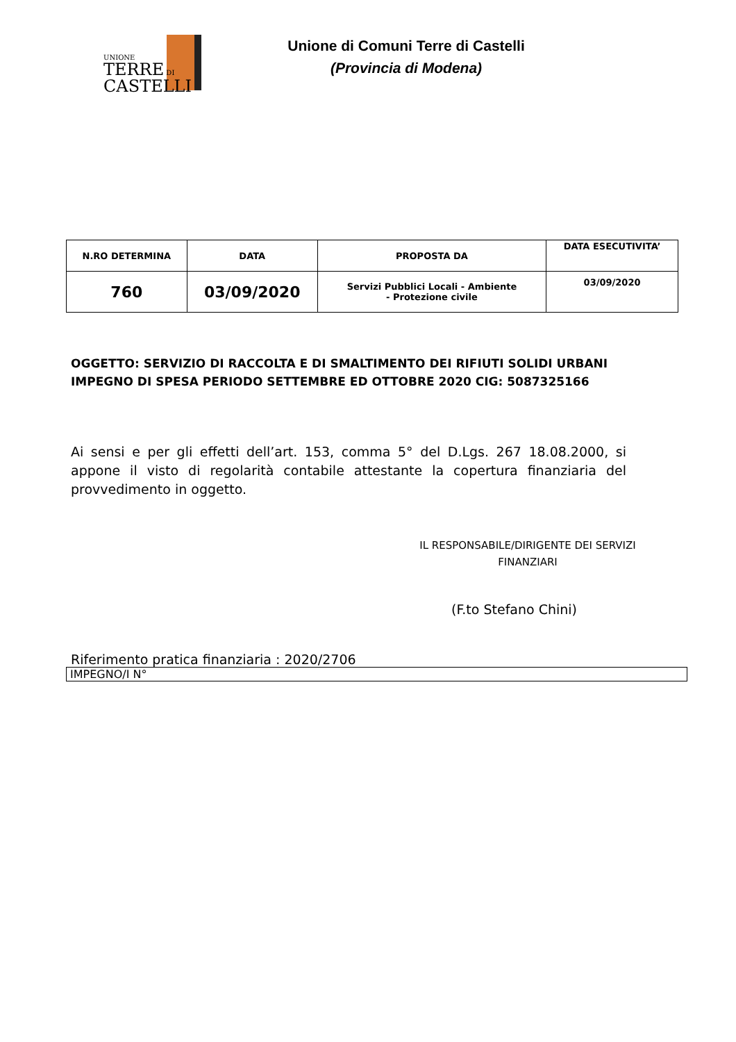UNIONE
TERRE DI
CASTELLI
Unione di Comuni Terre di Castelli
(Provincia di Modena)
| N.RO DETERMINA | DATA | PROPOSTA DA | DATA ESECUTIVITA’ |
| --- | --- | --- | --- |
| 760 | 03/09/2020 | Servizi Pubblici Locali - Ambiente - Protezione civile | 03/09/2020 |
OGGETTO: SERVIZIO DI RACCOLTA E DI SMALTIMENTO DEI RIFIUTI SOLIDI URBANI IMPEGNO DI SPESA PERIODO SETTEMBRE ED OTTOBRE 2020 CIG: 5087325166
Ai sensi e per gli effetti dell’art. 153, comma 5° del D.Lgs. 267 18.08.2000, si appone il visto di regolarità contabile attestante la copertura finanziaria del provvedimento in oggetto.
IL RESPONSABILE/DIRIGENTE DEI SERVIZI FINANZIARI
(F.to Stefano Chini)
Riferimento pratica finanziaria : 2020/2706
IMPEGNO/I N°